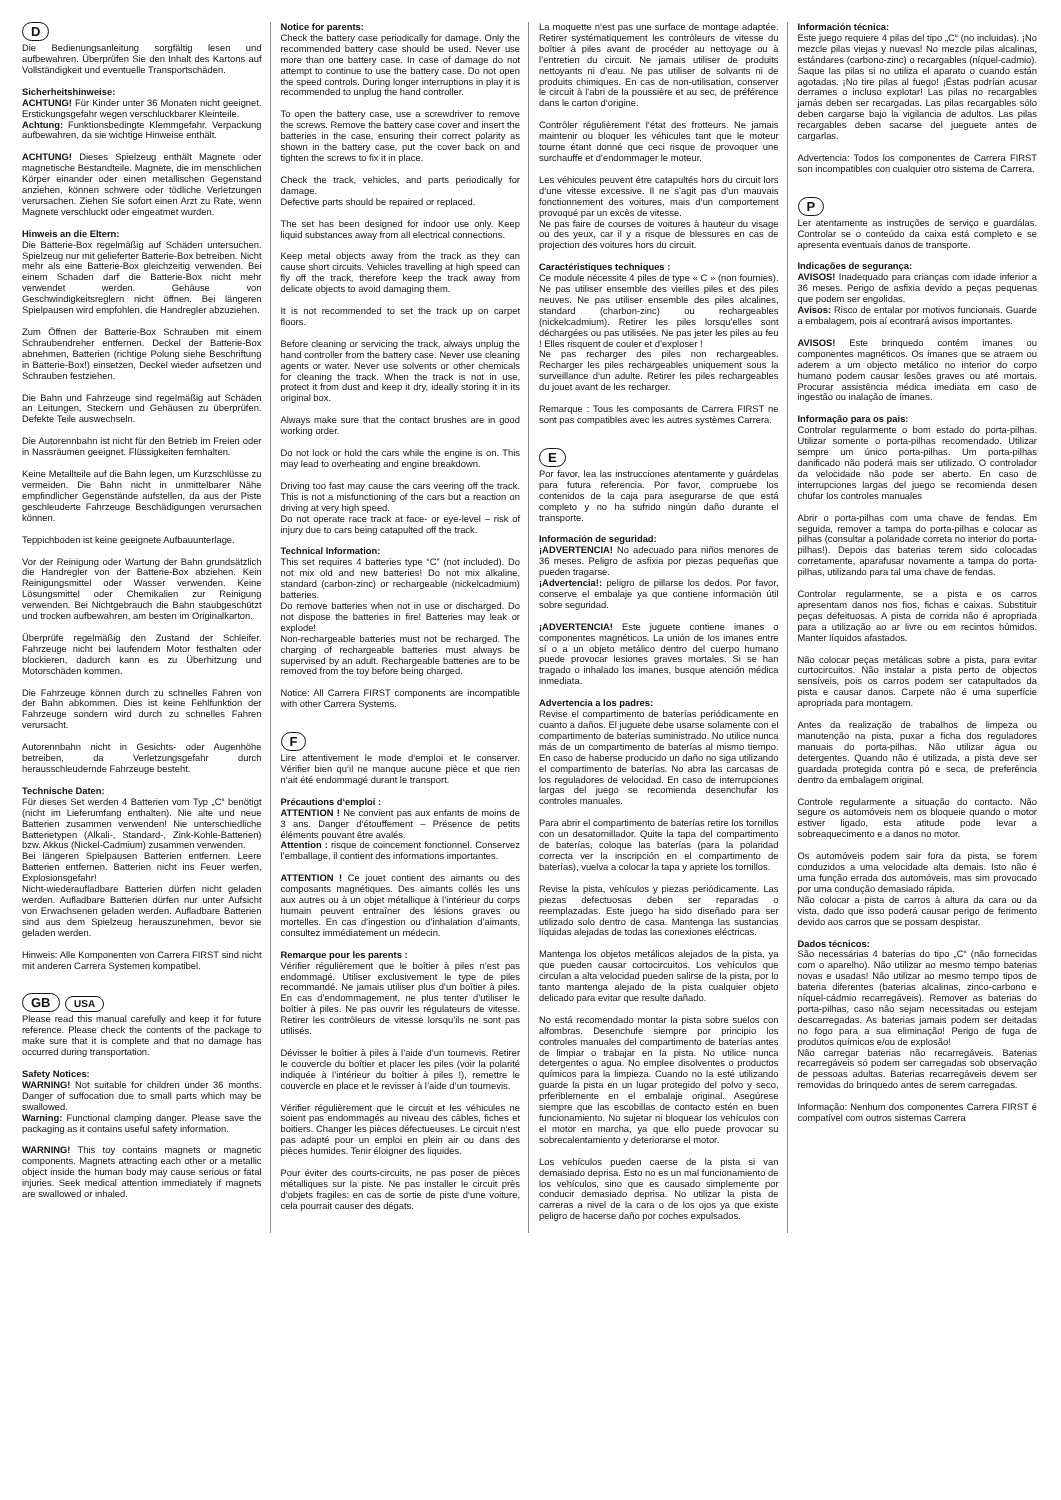D
Die Bedienungsanleitung sorgfältig lesen und aufbewahren. Überprüfen Sie den Inhalt des Kartons auf Vollständigkeit und eventuelle Transportschäden.
Sicherheitshinweise:
ACHTUNG! Für Kinder unter 36 Monaten nicht geeignet. Erstickungsgefahr wegen verschluckbarer Kleinteile.
Achtung: Funktionsbedingte Klemmgefahr. Verpackung aufbewahren, da sie wichtige Hinweise enthält.
ACHTUNG! Dieses Spielzeug enthält Magnete oder magnetische Bestandteile. Magnete, die im menschlichen Körper einander oder einen metallischen Gegenstand anziehen, können schwere oder tödliche Verletzungen verursachen. Ziehen Sie sofort einen Arzt zu Rate, wenn Magnete verschluckt oder eingeatmet wurden.
Hinweis an die Eltern:
Die Batterie-Box regelmäßig auf Schäden untersuchen. Spielzeug nur mit gelieferter Batterie-Box betreiben. Nicht mehr als eine Batterie-Box gleichzeitig verwenden. Bei einem Schaden darf die Batterie-Box nicht mehr verwendet werden. Gehäuse von Geschwindigkeitsreglern nicht öffnen. Bei längeren Spielpausen wird empfohlen, die Handregler abzuziehen.
Zum Öffnen der Batterie-Box Schrauben mit einem Schraubendreher entfernen. Deckel der Batterie-Box abnehmen, Batterien (richtige Polung siehe Beschriftung in Batterie-Box!) einsetzen, Deckel wieder aufsetzen und Schrauben festziehen.
Die Bahn und Fahrzeuge sind regelmäßig auf Schäden an Leitungen, Steckern und Gehäusen zu überprüfen. Defekte Teile auswechseln.
Die Autorennbahn ist nicht für den Betrieb im Freien oder in Nassräumen geeignet. Flüssigkeiten fernhalten.
Keine Metallteile auf die Bahn legen, um Kurzschlüsse zu vermeiden. Die Bahn nicht in unmittelbarer Nähe empfindlicher Gegenstände aufstellen, da aus der Piste geschleuderte Fahrzeuge Beschädigungen verursachen können.
Teppichboden ist keine geeignete Aufbauunterlage.
Vor der Reinigung oder Wartung der Bahn grundsätzlich die Handregler von der Batterie-Box abziehen. Kein Reinigungsmittel oder Wasser verwenden. Keine Lösungsmittel oder Chemikalien zur Reinigung verwenden. Bei Nichtgebrauch die Bahn staubgeschützt und trocken aufbewahren, am besten im Originalkarton.
Überprüfe regelmäßig den Zustand der Schleifer. Fahrzeuge nicht bei laufendem Motor festhalten oder blockieren, dadurch kann es zu Überhitzung und Motorschäden kommen.
Die Fahrzeuge können durch zu schnelles Fahren von der Bahn abkommen. Dies ist keine Fehlfunktion der Fahrzeuge sondern wird durch zu schnelles Fahren verursacht.
Autorennbahn nicht in Gesichts- oder Augenhöhe betreiben, da Verletzungsgefahr durch herausschleudernde Fahrzeuge besteht.
Technische Daten:
Für dieses Set werden 4 Batterien vom Typ „C“ benötigt (nicht im Lieferumfang enthalten). Nie alte und neue Batterien zusammen verwenden! Nie unterschiedliche Batterietypen (Alkali-, Standard-, Zink-Kohle-Batterien) bzw. Akkus (Nickel-Cadmium) zusammen verwenden.
Bei längeren Spielpausen Batterien entfernen. Leere Batterien entfernen. Batterien nicht ins Feuer werfen, Explosionsgefahr!
Nicht-wiederaufladbare Batterien dürfen nicht geladen werden. Aufladbare Batterien dürfen nur unter Aufsicht von Erwachsenen geladen werden. Aufladbare Batterien sind aus dem Spielzeug herauszunehmen, bevor sie geladen werden.
Hinweis: Alle Komponenten von Carrera FIRST sind nicht mit anderen Carrera Systemen kompatibel.
GB USA
Please read this manual carefully and keep it for future reference. Please check the contents of the package to make sure that it is complete and that no damage has occurred during transportation.
Safety Notices:
WARNING! Not suitable for children under 36 months. Danger of suffocation due to small parts which may be swallowed.
Warning: Functional clamping danger. Please save the packaging as it contains useful safety information.
WARNING! This toy contains magnets or magnetic components. Magnets attracting each other or a metallic object inside the human body may cause serious or fatal injuries. Seek medical attention immediately if magnets are swallowed or inhaled.
Notice for parents:
Check the battery case periodically for damage. Only the recommended battery case should be used. Never use more than one battery case. In case of damage do not attempt to continue to use the battery case. Do not open the speed controls. During longer interruptions in play it is recommended to unplug the hand controller.
To open the battery case, use a screwdriver to remove the screws. Remove the battery case cover and insert the batteries in the case, ensuring their correct polarity as shown in the battery case, put the cover back on and tighten the screws to fix it in place.
Check the track, vehicles, and parts periodically for damage.
Defective parts should be repaired or replaced.
The set has been designed for indoor use only. Keep liquid substances away from all electrical connections.
Keep metal objects away from the track as they can cause short circuits. Vehicles travelling at high speed can fly off the track, therefore keep the track away from delicate objects to avoid damaging them.
It is not recommended to set the track up on carpet floors.
Before cleaning or servicing the track, always unplug the hand controller from the battery case. Never use cleaning agents or water. Never use solvents or other chemicals for cleaning the track. When the track is not in use, protect it from dust and keep it dry, ideally storing it in its original box.
Always make sure that the contact brushes are in good working order.
Do not lock or hold the cars while the engine is on. This may lead to overheating and engine breakdown.
Driving too fast may cause the cars veering off the track. This is not a misfunctioning of the cars but a reaction on driving at very high speed.
Do not operate race track at face- or eye-level – risk of injury due to cars being catapulted off the track.
Technical Information:
This set requires 4 batteries type “C” (not included). Do not mix old and new batteries! Do not mix alkaline, standard (carbon-zinc) or rechargeable (nickelcadmium) batteries.
Do remove batteries when not in use or discharged. Do not dispose the batteries in fire! Batteries may leak or explode!
Non-rechargeable batteries must not be recharged. The charging of rechargeable batteries must always be supervised by an adult. Rechargeable batteries are to be removed from the toy before being charged.
Notice: All Carrera FIRST components are incompatible with other Carrera Systems.
F
Lire attentivement le mode d‘emploi et le conserver. Vérifier bien qu‘il ne manque aucune pièce et que rien n‘ait été endommagé durant le transport.
Précautions d‘emploi :
ATTENTION ! Ne convient pas aux enfants de moins de 3 ans. Danger d‘étouffement – Présence de petits éléments pouvant être avalés.
Attention : risque de coincement fonctionnel. Conservez l’emballage, il contient des informations importantes.
ATTENTION ! Ce jouet contient des aimants ou des composants magnétiques. Des aimants collés les uns aux autres ou à un objet métallique à l’intérieur du corps humain peuvent entraîner des lésions graves ou mortelles. En cas d’ingestion ou d’inhalation d’aimants, consultez immédiatement un médecin.
Remarque pour les parents :
Vérifier régulièrement que le boîtier à piles n’est pas endommagé. Utiliser exclusivement le type de piles recommandé. Ne jamais utiliser plus d’un boîtier à piles. En cas d’endommagement, ne plus tenter d’utiliser le boîtier à piles. Ne pas ouvrir les régulateurs de vitesse. Retirer les contrôleurs de vitesse lorsqu’ils ne sont pas utilisés.
Dévisser le boîtier à piles à l’aide d’un tournevis. Retirer le couvercle du boîtier et placer les piles (voir la polarité indiquée à l’intérieur du boîtier à piles !), remettre le couvercle en place et le revisser à l’aide d’un tournevis.
Vérifier régulièrement que le circuit et les véhicules ne soient pas endommagés au niveau des câbles, fiches et boitiers. Changer les pièces défectueuses. Le circuit n‘est pas adapté pour un emploi en plein air ou dans des pièces humides. Tenir éloigner des liquides.
Pour éviter des courts-circuits, ne pas poser de pièces métalliques sur la piste. Ne pas installer le circuit près d‘objets fragiles: en cas de sortie de piste d‘une voiture, cela pourrait causer des dégats.
La moquette n‘est pas une surface de montage adaptée. Retirer systématiquement les contrôleurs de vitesse du boîtier à piles avant de procéder au nettoyage ou à l’entretien du circuit. Ne jamais utiliser de produits nettoyants ni d’eau. Ne pas utiliser de solvants ni de produits chimiques. En cas de non-utilisation, conserver le circuit à l’abri de la poussière et au sec, de préférence dans le carton d‘origine.
Contrôler régulièrement l‘état des frotteurs. Ne jamais maintenir ou bloquer les véhicules tant que le moteur tourne étant donné que ceci risque de provoquer une surchauffe et d’endommager le moteur.
Les véhicules peuvent être catapultés hors du circuit lors d‘une vitesse excessive. Il ne s’agit pas d’un mauvais fonctionnement des voitures, mais d‘un comportement provoqué par un excès de vitesse.
Ne pas faire de courses de voitures à hauteur du visage ou des yeux, car il y a risque de blessures en cas de projection des voitures hors du circuit.
Caractéristiques techniques :
Ce module nécessite 4 piles de type « C » (non fournies). Ne pas utiliser ensemble des vieilles piles et des piles neuves. Ne pas utiliser ensemble des piles alcalines, standard (charbon-zinc) ou rechargeables (nickelcadmium). Retirer les piles lorsqu’elles sont déchargées ou pas utilisées. Ne pas jeter les piles au feu ! Elles risquent de couler et d’exploser !
Ne pas recharger des piles non rechargeables. Recharger les piles rechargeables uniquement sous la surveillance d‘un adulte. Retirer les piles rechargeables du jouet avant de les recharger.
Remarque : Tous les composants de Carrera FIRST ne sont pas compatibles avec les autres systèmes Carrera.
E
Por favor, lea las instrucciones atentamente y guárdelas para futura referencia. Por favor, compruebe los contenidos de la caja para asegurarse de que está completo y no ha sufrido ningún daño durante el transporte.
Información de seguridad:
¡ADVERTENCIA! No adecuado para niños menores de 36 meses. Peligro de asfixia por piezas pequeñas que pueden tragarse.
¡Advertencia!: peligro de pillarse los dedos. Por favor, conserve el embalaje ya que contiene informaciòn útil sobre seguridad.
¡ADVERTENCIA! Este juguete contiene imanes o componentes magnéticos. La unión de los imanes entre sí o a un objeto metálico dentro del cuerpo humano puede provocar lesiones graves mortales. Si se han tragado o inhalado los imanes, busque atención médica inmediata.
Advertencia a los padres:
Revise el compartimento de baterías periódicamente en cuanto a daños. El juguete debe usarse solamente con el compartimento de baterías suministrado. No utilice nunca más de un compartimento de baterías al mismo tiempo. En caso de haberse producido un daño no siga utilizando el compartimento de baterías. No abra las carcasas de los reguladores de velocidad. En caso de interrupciones largas del juego se recomienda desenchufar los controles manuales.
Para abrir el compartimento de baterías retire los tornillos con un desatornillador. Quite la tapa del compartimento de baterías, coloque las baterías (para la polaridad correcta ver la inscripción en el compartimento de baterías), vuelva a colocar la tapa y apriete los tornillos.
Revise la pista, vehículos y piezas periódicamente. Las piezas defectuosas deben ser reparadas o reemplazadas. Este juego ha sido diseñado para ser utilizado solo dentro de casa. Mantenga las sustancias líquidas alejadas de todas las conexiones eléctricas.
Mantenga los objetos metálicos alejados de la pista, ya que pueden causar cortocircuitos. Los vehículos que circulan a alta velocidad pueden salirse de la pista, por lo tanto mantenga alejado de la pista cualquier objeto delicado para evitar que resulte dañado.
No está recomendado montar la pista sobre suelos con alfombras. Desenchufe siempre por principio los controles manuales del compartimento de baterías antes de limpiar o trabajar en la pista. No utilice nunca detergentes o agua. No emplee disolventes o productos químicos para la limpieza. Cuando no la esté utilizando guarde la pista en un lugar protegido del polvo y seco, prferiblemente en el embalaje original. Asegúrese siempre que las escobillas de contacto estén en buen funcionamiento. No sujetar ni bloquear los vehículos con el motor en marcha, ya que ello puede provocar su sobrecalentamiento y deteriorarse el motor.
Los vehículos pueden caerse de la pista si van demasiado deprisa. Esto no es un mal funcionamiento de los vehículos, sino que es causado simplemente por conducir demasiado deprisa. No utilizar la pista de carreras a nivel de la cara o de los ojos ya que existe peligro de hacerse daño por coches expulsados.
Información técnica:
Este juego requiere 4 pilas del tipo „C“ (no incluidas). ¡No mezcle pilas viejas y nuevas! No mezcle pilas alcalinas, estándares (carbono-zinc) o recargables (níquel-cadmio). Saque las pilas si no utiliza el aparato o cuando están agotadas. ¡No tire pilas al fuego! ¡Éstas podrían acusar derrames o incluso explotar! Las pilas no recargables jamás deben ser recargadas. Las pilas recargables sólo deben cargarse bajo la vigilancia de adultos. Las pilas recargables deben sacarse del jueguete antes de cargarlas.
Advertencia: Todos los componentes de Carrera FIRST son incompatibles con cualquier otro sistema de Carrera.
P
Ler atentamente as instruções de serviço e guardálas. Controlar se o conteúdo da caixa está completo e se apresenta eventuais danos de transporte.
Indicações de segurança:
AVISOS! Inadequado para crianças com idade inferior a 36 meses. Perigo de asfixia devido a peças pequenas que podem ser engolidas.
Avisos: Risco de entalar por motivos funcionais. Guarde a embalagem, pois aí econtrará avisos importantes.
AVISOS! Este brinquedo contém ímanes ou componentes magnéticos. Os ímanes que se atraem ou aderem a um objecto metálico no interior do corpo humano podem causar lesões graves ou até mortais. Procurar assistência médica imediata em caso de ingestão ou inalação de ímanes.
Informação para os pais:
Controlar regularmente o bom estado do porta-pilhas. Utilizar somente o porta-pilhas recomendado. Utilizar sempre um único porta-pilhas. Um porta-pilhas danificado não poderá mais ser utilizado. O controlador da velocidade não pode ser aberto. En caso de interrupciones largas del juego se recomienda desen chufar los controles manuales
Abrir o porta-pilhas com uma chave de fendas. Em seguida, remover a tampa do porta-pilhas e colocar as pilhas (consultar a polaridade correta no interior do porta-pilhas!). Depois das baterias terem sido colocadas corretamente, aparafusar novamente a tampa do porta-pilhas, utilizando para tal uma chave de fendas.
Controlar regularmente, se a pista e os carros apresentam danos nos fios, fichas e caixas. Substituir peças defeituosas. A pista de corrida não é apropriada para a utilização ao ar livre ou em recintos húmidos. Manter líquidos afastados.
Não colocar peças metálicas sobre a pista, para evitar curtocircuitos. Não instalar a pista perto de objectos sensíveis, pois os carros podem ser catapultados da pista e causar danos. Carpete não é uma superfície apropriada para montagem.
Antes da realização de trabalhos de limpeza ou manutenção na pista, puxar a ficha dos reguladores manuais do porta-pilhas. Não utilizar água ou detergentes. Quando não é utilizada, a pista deve ser guardada protegida contra pó e seca, de preferência dentro da embalagem original.
Controle regularmente a situação do contacto. Não segure os automóveis nem os bloqueie quando o motor estiver ligado, esta atitude pode levar a sobreaquecimento e a danos no motor.
Os automóveis podem sair fora da pista, se forem conduzidos a uma velocidade alta demais. Isto não é uma função errada dos automóveis, mas sim provocado por uma condução demasiado rápida.
Não colocar a pista de carros à altura da cara ou da vista, dado que isso poderá causar perigo de ferimento devido aos carros que se possam despistar.
Dados técnicos:
São necessárias 4 baterias do tipo „C“ (não fornecidas com o aparelho). Não utilizar ao mesmo tempo baterias novas e usadas! Não utilizar ao mesmo tempo tipos de bateria diferentes (baterias alcalinas, zinco-carbono e níquel-cádmio recarregáveis). Remover as baterias do porta-pilhas, caso não sejam necessitadas ou estejam descarregadas. As baterias jamais podem ser deitadas no fogo para a sua eliminação! Perigo de fuga de produtos químicos e/ou de explosão!
Não carregar baterias não recarregáveis. Baterias recarregáveis só podem ser carregadas sob observação de pessoas adultas. Baterias recarregáveis devem ser removidas do brinquedo antes de serem carregadas.
Informação: Nenhum dos componentes Carrera FIRST é compatível com outros sistemas Carrera